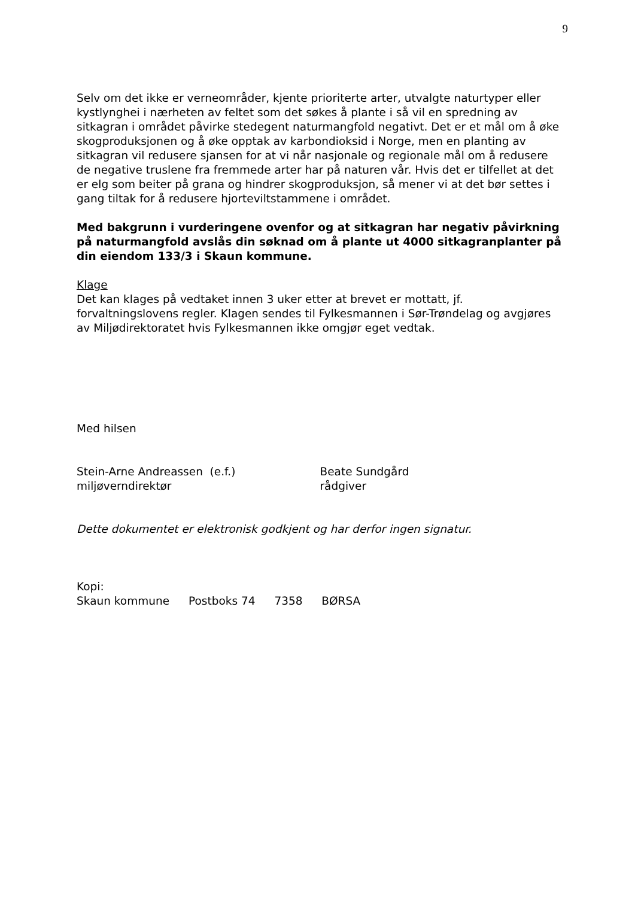9
Selv om det ikke er verneområder, kjente prioriterte arter, utvalgte naturtyper eller kystlynghei i nærheten av feltet som det søkes å plante i så vil en spredning av sitkagran i området påvirke stedegent naturmangfold negativt. Det er et mål om å øke skogproduksjonen og å øke opptak av karbondioksid i Norge, men en planting av sitkagran vil redusere sjansen for at vi når nasjonale og regionale mål om å redusere de negative truslene fra fremmede arter har på naturen vår. Hvis det er tilfellet at det er elg som beiter på grana og hindrer skogproduksjon, så mener vi at det bør settes i gang tiltak for å redusere hjorteviltstammene i området.
Med bakgrunn i vurderingene ovenfor og at sitkagran har negativ påvirkning på naturmangfold avslås din søknad om å plante ut 4000 sitkagranplanter på din eiendom 133/3 i Skaun kommune.
Klage
Det kan klages på vedtaket innen 3 uker etter at brevet er mottatt, jf. forvaltningslovens regler. Klagen sendes til Fylkesmannen i Sør-Trøndelag og avgjøres av Miljødirektoratet hvis Fylkesmannen ikke omgjør eget vedtak.
Med hilsen
Stein-Arne Andreassen (e.f.)
miljøverndirektør
Beate Sundgård
rådgiver
Dette dokumentet er elektronisk godkjent og har derfor ingen signatur.
Kopi:
Skaun kommune Postboks 74 7358 BØRSA